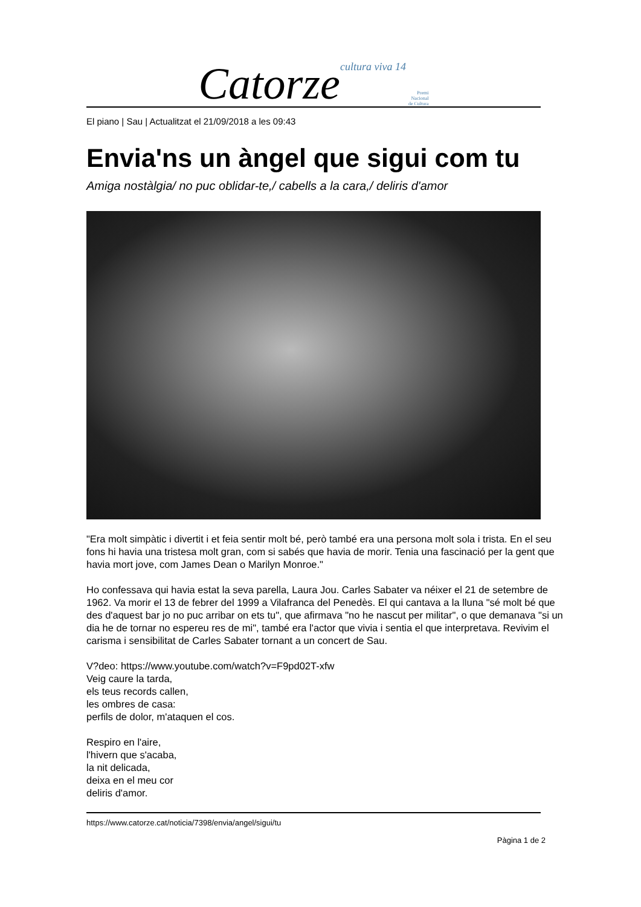Catorze cultura viva 14 Premi
Nacional
de Cultura
El piano | Sau | Actualitzat el 21/09/2018 a les 09:43
Envia'ns un àngel que sigui com tu
Amiga nostàlgia/ no puc oblidar-te,/ cabells a la cara,/ deliris d'amor
"Era molt simpàtic i divertit i et feia sentir molt bé, però també era una persona molt sola i trista. En el seu fons hi havia una tristesa molt gran, com si sabés que havia de morir. Tenia una fascinació per la gent que havia mort jove, com James Dean o Marilyn Monroe."
Ho confessava qui havia estat la seva parella, Laura Jou. Carles Sabater va néixer el 21 de setembre de 1962. Va morir el 13 de febrer del 1999 a Vilafranca del Penedès. El qui cantava a la lluna "sé molt bé que des d'aquest bar jo no puc arribar on ets tu", que afirmava "no he nascut per militar", o que demanava "si un dia he de tornar no espereu res de mi", també era l'actor que vivia i sentia el que interpretava. Revivim el carisma i sensibilitat de Carles Sabater tornant a un concert de Sau.
V?deo: https://www.youtube.com/watch?v=F9pd02T-xfw
Veig caure la tarda,
els teus records callen,
les ombres de casa:
perfils de dolor, m'ataquen el cos.
Respiro en l'aire,
l'hivern que s'acaba,
la nit delicada,
deixa en el meu cor
deliris d'amor.
https://www.catorze.cat/noticia/7398/envia/angel/sigui/tu
Pàgina 1 de 2